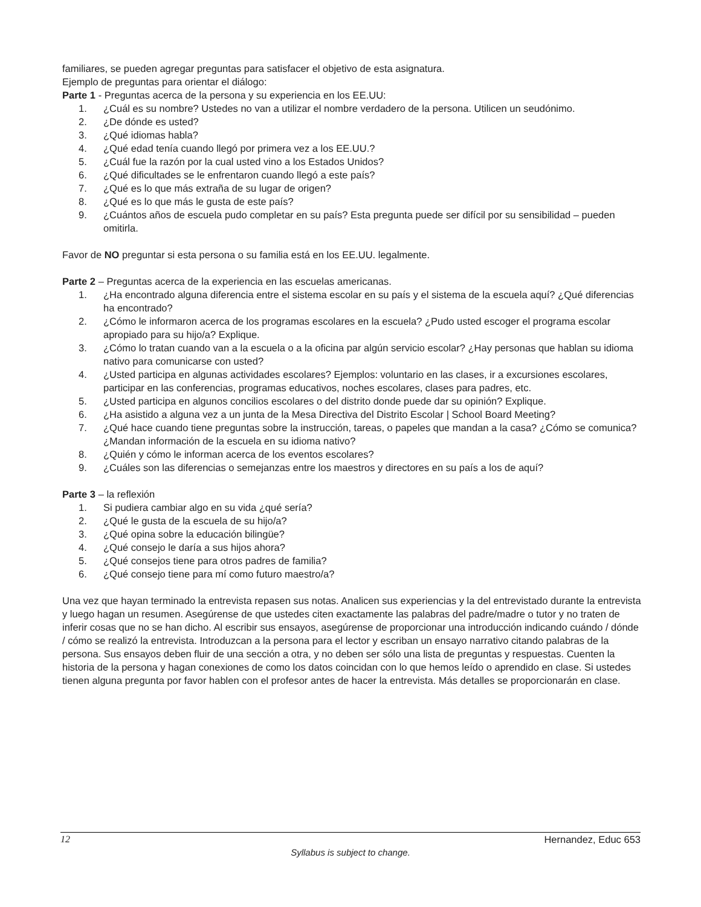familiares, se pueden agregar preguntas para satisfacer el objetivo de esta asignatura.
Ejemplo de preguntas para orientar el diálogo:
Parte 1 - Preguntas acerca de la persona y su experiencia en los EE.UU:
1. ¿Cuál es su nombre? Ustedes no van a utilizar el nombre verdadero de la persona. Utilicen un seudónimo.
2. ¿De dónde es usted?
3. ¿Qué idiomas habla?
4. ¿Qué edad tenía cuando llegó por primera vez a los EE.UU.?
5. ¿Cuál fue la razón por la cual usted vino a los Estados Unidos?
6. ¿Qué dificultades se le enfrentaron cuando llegó a este país?
7. ¿Qué es lo que más extraña de su lugar de origen?
8. ¿Qué es lo que más le gusta de este país?
9. ¿Cuántos años de escuela pudo completar en su país? Esta pregunta puede ser difícil por su sensibilidad – pueden omitirla.
Favor de NO preguntar si esta persona o su familia está en los EE.UU. legalmente.
Parte 2 – Preguntas acerca de la experiencia en las escuelas americanas.
1. ¿Ha encontrado alguna diferencia entre el sistema escolar en su país y el sistema de la escuela aquí? ¿Qué diferencias ha encontrado?
2. ¿Cómo le informaron acerca de los programas escolares en la escuela? ¿Pudo usted escoger el programa escolar apropiado para su hijo/a? Explique.
3. ¿Cómo lo tratan cuando van a la escuela o a la oficina par algún servicio escolar? ¿Hay personas que hablan su idioma nativo para comunicarse con usted?
4. ¿Usted participa en algunas actividades escolares? Ejemplos: voluntario en las clases, ir a excursiones escolares, participar en las conferencias, programas educativos, noches escolares, clases para padres, etc.
5. ¿Usted participa en algunos concilios escolares o del distrito donde puede dar su opinión? Explique.
6. ¿Ha asistido a alguna vez a un junta de la Mesa Directiva del Distrito Escolar | School Board Meeting?
7. ¿Qué hace cuando tiene preguntas sobre la instrucción, tareas, o papeles que mandan a la casa? ¿Cómo se comunica? ¿Mandan información de la escuela en su idioma nativo?
8. ¿Quién y cómo le informan acerca de los eventos escolares?
9. ¿Cuáles son las diferencias o semejanzas entre los maestros y directores en su país a los de aquí?
Parte 3 – la reflexión
1. Si pudiera cambiar algo en su vida ¿qué sería?
2. ¿Qué le gusta de la escuela de su hijo/a?
3. ¿Qué opina sobre la educación bilingüe?
4. ¿Qué consejo le daría a sus hijos ahora?
5. ¿Qué consejos tiene para otros padres de familia?
6. ¿Qué consejo tiene para mí como futuro maestro/a?
Una vez que hayan terminado la entrevista repasen sus notas. Analicen sus experiencias y la del entrevistado durante la entrevista y luego hagan un resumen. Asegúrense de que ustedes citen exactamente las palabras del padre/madre o tutor y no traten de inferir cosas que no se han dicho. Al escribir sus ensayos, asegúrense de proporcionar una introducción indicando cuándo / dónde / cómo se realizó la entrevista. Introduzcan a la persona para el lector y escriban un ensayo narrativo citando palabras de la persona. Sus ensayos deben fluir de una sección a otra, y no deben ser sólo una lista de preguntas y respuestas. Cuenten la historia de la persona y hagan conexiones de como los datos coincidan con lo que hemos leído o aprendido en clase. Si ustedes tienen alguna pregunta por favor hablen con el profesor antes de hacer la entrevista. Más detalles se proporcionarán en clase.
12 Hernandez, Educ 653
Syllabus is subject to change.